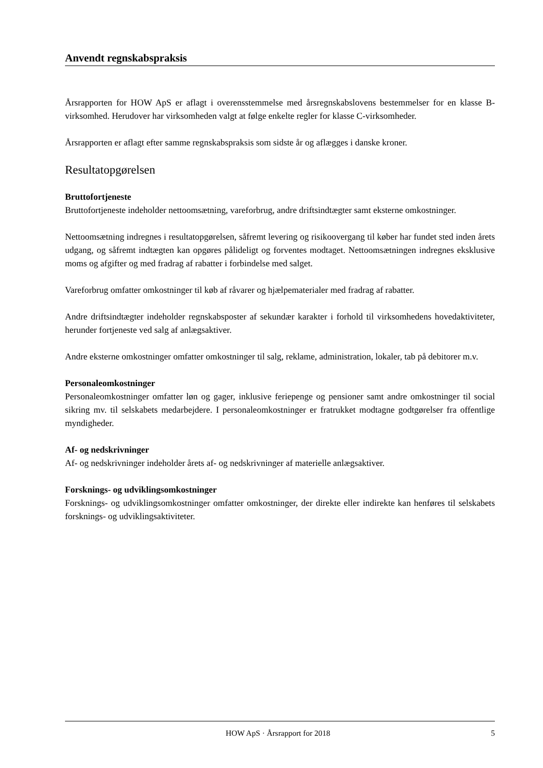Anvendt regnskabspraksis
Årsrapporten for HOW ApS er aflagt i overensstemmelse med årsregnskabslovens bestemmelser for en klasse B-virksomhed. Herudover har virksomheden valgt at følge enkelte regler for klasse C-virksomheder.
Årsrapporten er aflagt efter samme regnskabspraksis som sidste år og aflægges i danske kroner.
Resultatopgørelsen
Bruttofortjeneste
Bruttofortjeneste indeholder nettoomsætning, vareforbrug, andre driftsindtægter samt eksterne omkostninger.
Nettoomsætning indregnes i resultatopgørelsen, såfremt levering og risikoovergang til køber har fundet sted inden årets udgang, og såfremt indtægten kan opgøres pålideligt og forventes modtaget. Nettoomsætningen indregnes eksklusive moms og afgifter og med fradrag af rabatter i forbindelse med salget.
Vareforbrug omfatter omkostninger til køb af råvarer og hjælpematerialer med fradrag af rabatter.
Andre driftsindtægter indeholder regnskabsposter af sekundær karakter i forhold til virksomhedens hovedaktiviteter, herunder fortjeneste ved salg af anlægsaktiver.
Andre eksterne omkostninger omfatter omkostninger til salg, reklame, administration, lokaler, tab på debitorer m.v.
Personaleomkostninger
Personaleomkostninger omfatter løn og gager, inklusive feriepenge og pensioner samt andre omkostninger til social sikring mv. til selskabets medarbejdere. I personaleomkostninger er fratrukket modtagne godtgørelser fra offentlige myndigheder.
Af- og nedskrivninger
Af- og nedskrivninger indeholder årets af- og nedskrivninger af materielle anlægsaktiver.
Forsknings- og udviklingsomkostninger
Forsknings- og udviklingsomkostninger omfatter omkostninger, der direkte eller indirekte kan henføres til selskabets forsknings- og udviklingsaktiviteter.
HOW ApS · Årsrapport for 2018 5